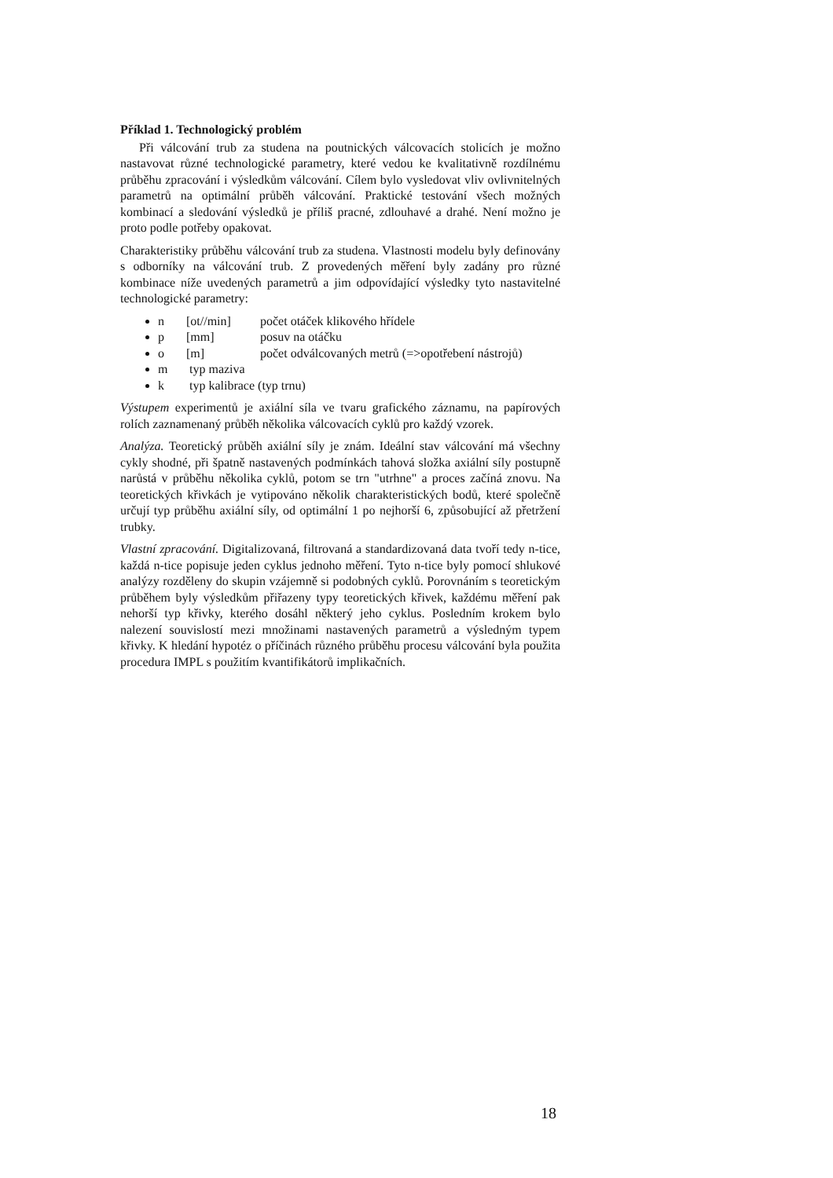Příklad 1. Technologický problém
Při válcování trub za studena na poutnických válcovacích stolicích je možno nastavovat různé technologické parametry, které vedou ke kvalitativně rozdílnému průběhu zpracování i výsledkům válcování. Cílem bylo vysledovat vliv ovlivnitelných parametrů na optimální průběh válcování. Praktické testování všech možných kombinací a sledování výsledků je příliš pracné, zdlouhavé a drahé. Není možno je proto podle potřeby opakovat.
Charakteristiky průběhu válcování trub za studena. Vlastnosti modelu byly definovány s odborníky na válcování trub. Z provedených měření byly zadány pro různé kombinace níže uvedených parametrů a jim odpovídající výsledky tyto nastavitelné technologické parametry:
n [ot//min] počet otáček klikového hřídele
p [mm] posuv na otáčku
o [m] počet odválcovaných metrů (=>opotřebení nástrojů)
m typ maziva
k typ kalibrace (typ trnu)
Výstupem experimentů je axiální síla ve tvaru grafického záznamu, na papírových rolích zaznamenaný průběh několika válcovacích cyklů pro každý vzorek.
Analýza. Teoretický průběh axiální síly je znám. Ideální stav válcování má všechny cykly shodné, při špatně nastavených podmínkách tahová složka axiální síly postupně narůstá v průběhu několika cyklů, potom se trn "utrhne" a proces začíná znovu. Na teoretických křivkách je vytipováno několik charakteristických bodů, které společně určují typ průběhu axiální síly, od optimální 1 po nejhorší 6, způsobující až přetržení trubky.
Vlastní zpracování. Digitalizovaná, filtrovaná a standardizovaná data tvoří tedy n-tice, každá n-tice popisuje jeden cyklus jednoho měření. Tyto n-tice byly pomocí shlukové analýzy rozděleny do skupin vzájemně si podobných cyklů. Porovnáním s teoretickým průběhem byly výsledkům přiřazeny typy teoretických křivek, každému měření pak nehorší typ křivky, kterého dosáhl některý jeho cyklus. Posledním krokem bylo nalezení souvislostí mezi množinami nastavených parametrů a výsledným typem křivky. K hledání hypotéz o příčinách různého průběhu procesu válcování byla použita procedura IMPL s použitím kvantifikátorů implikačních.
18